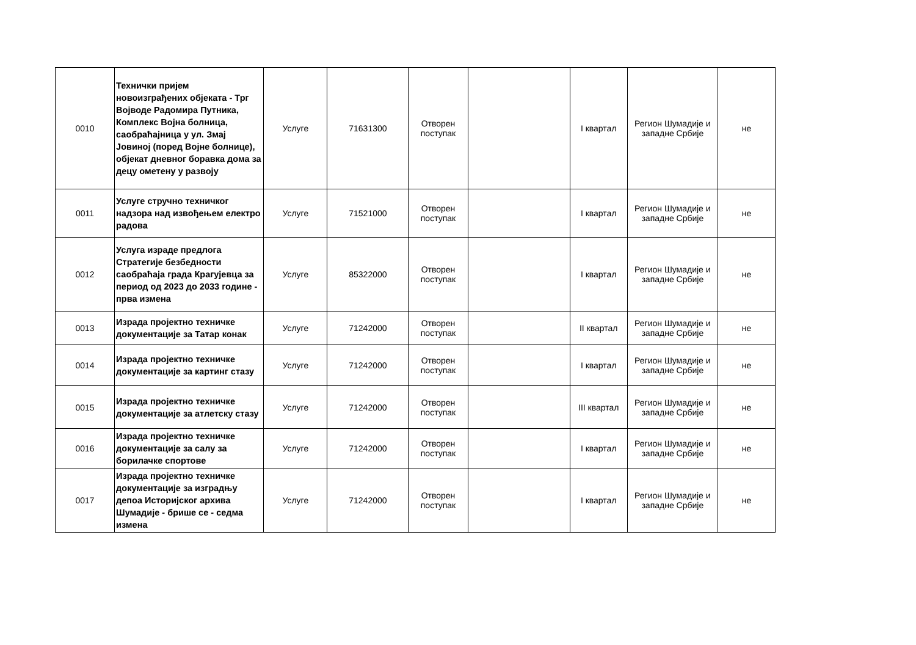| 0010 | Технички пријем новоизграђених објеката - Трг Војводе Радомира Путника, Комплекс Војна болница, саобраћајница у ул. Змај Јовиној (поред Војне болнице), објекат дневног боравка дома за децу ометену у развоју | Услуге | 71631300 | Отворен поступак | | I квартал | Регион Шумадије и западне Србије | не |
| 0011 | Услуге стручно техничког надзора над извођењем електро радова | Услуге | 71521000 | Отворен поступак | | I квартал | Регион Шумадије и западне Србије | не |
| 0012 | Услуга израде предлога Стратегије безбедности саобраћаја града Крагујевца за период од 2023 до 2033 године - прва измена | Услуге | 85322000 | Отворен поступак | | I квартал | Регион Шумадије и западне Србије | не |
| 0013 | Израда пројектно техничке документације за Татар конак | Услуге | 71242000 | Отворен поступак | | II квартал | Регион Шумадије и западне Србије | не |
| 0014 | Израда пројектно техничке документације за картинг стазу | Услуге | 71242000 | Отворен поступак | | I квартал | Регион Шумадије и западне Србије | не |
| 0015 | Израда пројектно техничке документације за атлетску стазу | Услуге | 71242000 | Отворен поступак | | III квартал | Регион Шумадије и западне Србије | не |
| 0016 | Израда пројектно техничке документације за салу за борилачке спортове | Услуге | 71242000 | Отворен поступак | | I квартал | Регион Шумадије и западне Србије | не |
| 0017 | Израда пројектно техничке документације за изградњу депоа Историјског архива Шумадије - брише се - седма измена | Услуге | 71242000 | Отворен поступак | | I квартал | Регион Шумадије и западне Србије | не |